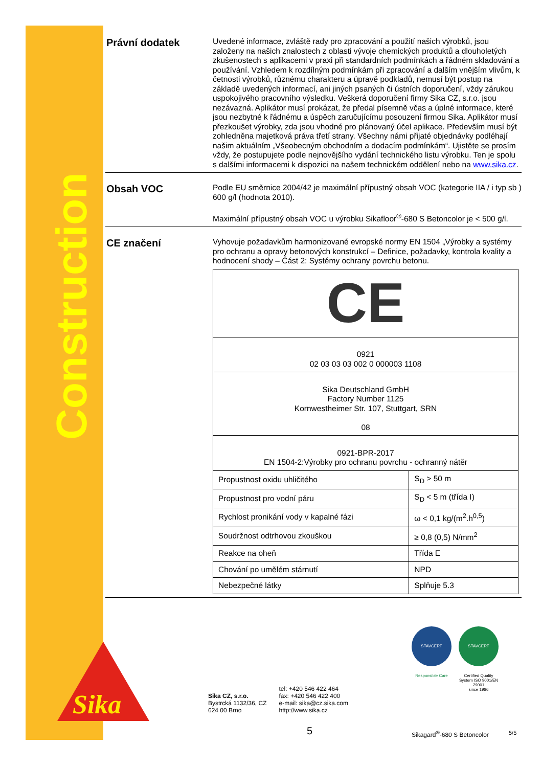Construction
Právní dodatek
Uvedené informace, zvláště rady pro zpracování a použití našich výrobků, jsou založeny na našich znalostech z oblasti vývoje chemických produktů a dlouholetých zkušenostech s aplikacemi v praxi při standardních podmínkách a řádném skladování a používání. Vzhledem k rozdílným podmínkám při zpracování a dalším vnějším vlivům, k četnosti výrobků, různému charakteru a úpravě podkladů, nemusí být postup na základě uvedených informací, ani jiných psaných či ústních doporučení, vždy zárukou uspokojivého pracovního výsledku. Veškerá doporučení firmy Sika CZ, s.r.o. jsou nezávazná. Aplikátor musí prokázat, že předal písemně včas a úplné informace, které jsou nezbytné k řádnému a úspěch zaručujícímu posouzení firmou Sika. Aplikátor musí přezkoušet výrobky, zda jsou vhodné pro plánovaný účel aplikace. Především musí být zohledněna majetková práva třetí strany. Všechny námi přijaté objednávky podléhají našim aktuálním „Všeobecným obchodním a dodacím podmínkám“. Ujistěte se prosím vždy, že postupujete podle nejnovějšího vydání technického listu výrobku. Ten je spolu s dalšími informacemi k dispozici na našem technickém oddělení nebo na www.sika.cz.
Obsah VOC
Podle EU směrnice 2004/42 je maximální přípustný obsah VOC (kategorie IIA / i typ sb ) 600 g/l (hodnota 2010).
Maximální přípustný obsah VOC u výrobku Sikafloor<sup>®</sup>-680 S Betoncolor je < 500 g/l.
CE značení
Vyhovuje požadavkům harmonizované evropské normy EN 1504 „Výrobky a systémy pro ochranu a opravy betonových konstrukcí – Definice, požadavky, kontrola kvality a hodnocení shody – Část 2: Systémy ochrany povrchu betonu.
| CE | |
| 0921 02 03 03 03 002 0 000003 1108 | |
| Sika Deutschland GmbH Factory Number 1125 Kornwestheimer Str. 107, Stuttgart, SRN 08 | |
| 0921-BPR-2017 EN 1504-2:Výrobky pro ochranu povrchu - ochranný nátěr | |
| Propustnost oxidu uhličitého | S<sub>D</sub> > 50 m |
| Propustnost pro vodní páru | S<sub>D</sub> < 5 m (třída I) |
| Rychlost pronikání vody v kapalné fázi | ω < 0,1 kg/(m<sup>2</sup>.h<sup>0,5</sup>) |
| Soudržnost odtrhovou zkouškou | ≥ 0,8 (0,5) N/mm<sup>2</sup> |
| Reakce na oheň | Třída E |
| Chování po umělém stárnutí | NPD |
| Nebezpečné látky | Splňuje 5.3 |
Sika
Sika CZ, s.r.o.
Bystrcká 1132/36, CZ
624 00 Brno
tel: +420 546 422 464
fax: +420 546 422 400
e-mail: sika@cz.sika.com
http://www.sika.cz
STAVCERT STAVCERT
Responsible Care Certified Quality System ISO 9001/EN 29001
since 1986
5 Sikagard<sup>®</sup>-680 S Betoncolor 5/5